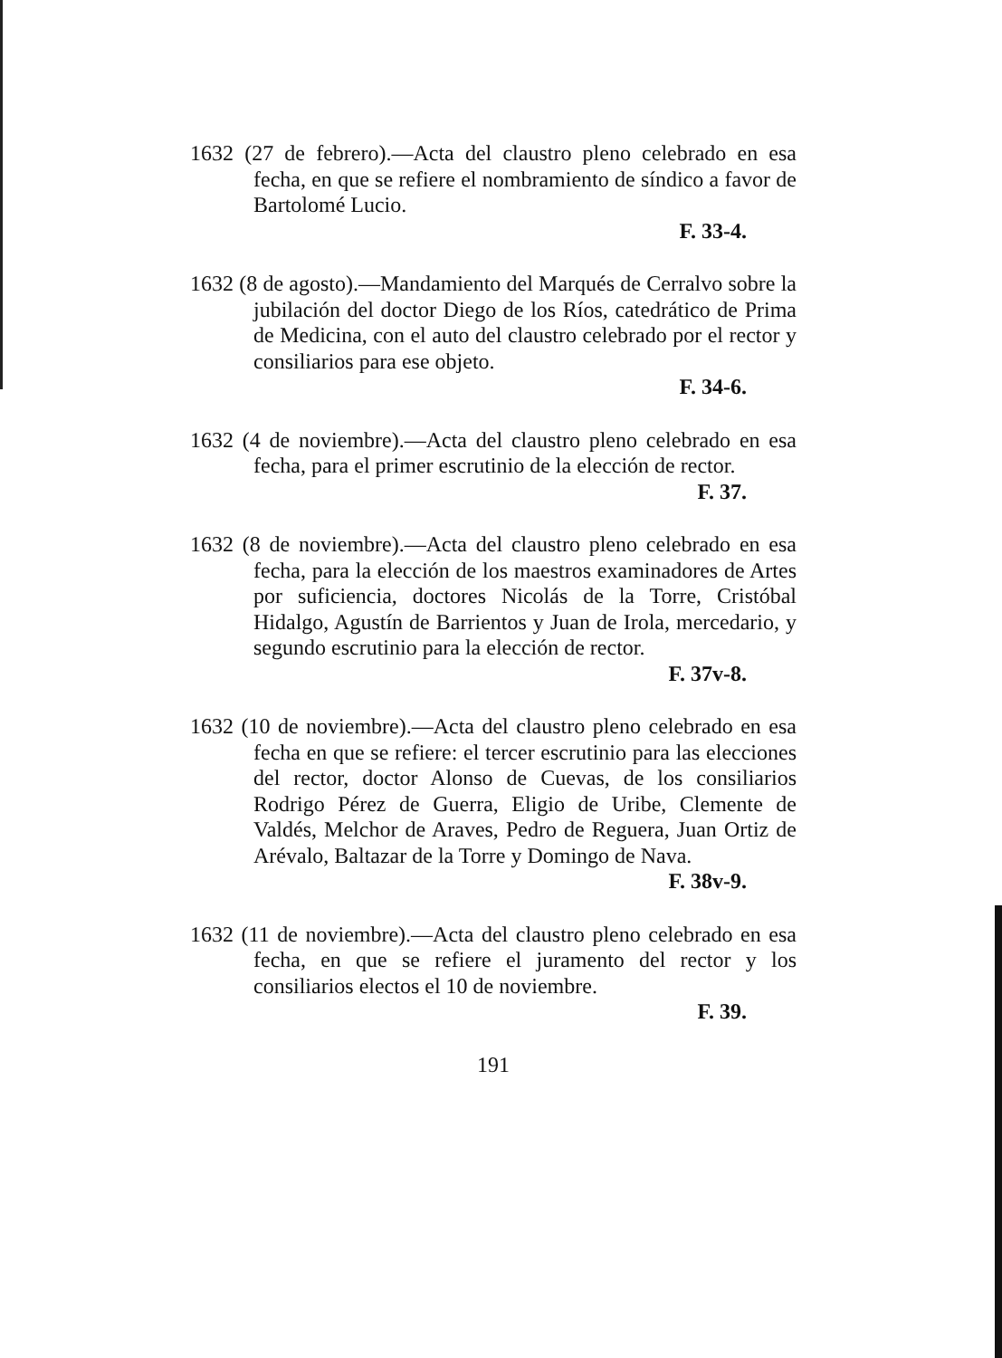1632 (27 de febrero).—Acta del claustro pleno celebrado en esa fecha, en que se refiere el nombramiento de síndico a favor de Bartolomé Lucio.
F. 33-4.
1632 (8 de agosto).—Mandamiento del Marqués de Cerralvo sobre la jubilación del doctor Diego de los Ríos, catedrático de Prima de Medicina, con el auto del claustro celebrado por el rector y consiliarios para ese objeto.
F. 34-6.
1632 (4 de noviembre).—Acta del claustro pleno celebrado en esa fecha, para el primer escrutinio de la elección de rector.
F. 37.
1632 (8 de noviembre).—Acta del claustro pleno celebrado en esa fecha, para la elección de los maestros examinadores de Artes por suficiencia, doctores Nicolás de la Torre, Cristóbal Hidalgo, Agustín de Barrientos y Juan de Irola, mercedario, y segundo escrutinio para la elección de rector.
F. 37v-8.
1632 (10 de noviembre).—Acta del claustro pleno celebrado en esa fecha en que se refiere: el tercer escrutinio para las elecciones del rector, doctor Alonso de Cuevas, de los consiliarios Rodrigo Pérez de Guerra, Eligio de Uribe, Clemente de Valdés, Melchor de Araves, Pedro de Reguera, Juan Ortiz de Arévalo, Baltazar de la Torre y Domingo de Nava.
F. 38v-9.
1632 (11 de noviembre).—Acta del claustro pleno celebrado en esa fecha, en que se refiere el juramento del rector y los consiliarios electos el 10 de noviembre.
F. 39.
191